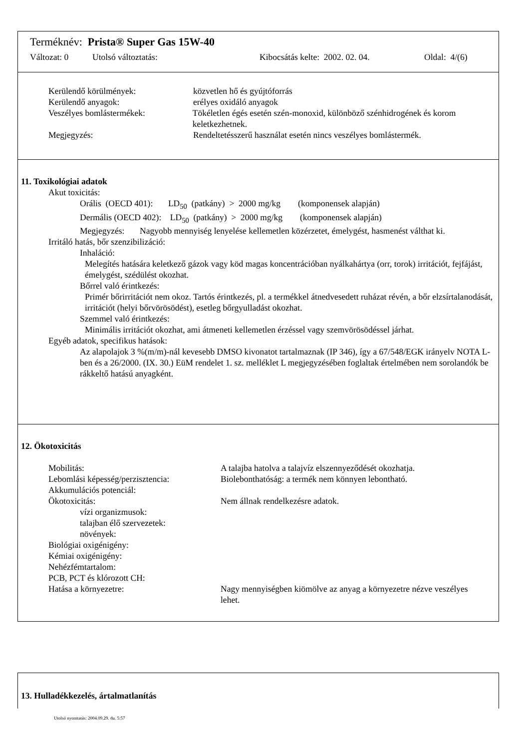Terméknév: Prista® Super Gas 15W-40
Változat: 0 Utolsó változtatás: Kibocsátás kelte: 2002. 02. 04. Oldal: 4/(6)
Kerülendő körülmények: közvetlen hő és gyújtóforrás
Kerülendő anyagok: erélyes oxidáló anyagok
Veszélyes bomlástermékek: Tökéletlen égés esetén szén-monoxid, különböző szénhidrogének és korom keletkezhetnek.
Megjegyzés: Rendeltetésszerű használat esetén nincs veszélyes bomlástermék.
11. Toxikológiai adatok
Akut toxicitás:
Orális (OECD 401): LD<sub>50</sub> (patkány) > 2000 mg/kg (komponensek alapján)
Dermális (OECD 402): LD<sub>50</sub> (patkány) > 2000 mg/kg (komponensek alapján)
Megjegyzés: Nagyobb mennyiség lenyelése kellemetlen közérzetet, émelygést, hasmenést válthat ki.
Irritáló hatás, bőr szenzibilizáció:
Inhaláció:
Melegítés hatására keletkező gázok vagy köd magas koncentrációban nyálkahártya (orr, torok) irritációt, fejfájást, émelygést, szédülést okozhat.
Bőrrel való érintkezés:
Primér bőrirritációt nem okoz. Tartós érintkezés, pl. a termékkel átnedvesedett ruházat révén, a bőr elzsírtalanodását, irritációt (helyi bőrvörösödést), esetleg bőrgyulladást okozhat.
Szemmel való érintkezés:
Minimális irritációt okozhat, ami átmeneti kellemetlen érzéssel vagy szemvörösödéssel járhat.
Egyéb adatok, specifikus hatások:
Az alapolajok 3 %(m/m)-nál kevesebb DMSO kivonatot tartalmaznak (IP 346), így a 67/548/EGK irányelv NOTA L-ben és a 26/2000. (IX. 30.) EüM rendelet 1. sz. melléklet L megjegyzésében foglaltak értelmében nem sorolandók be rákkeltő hatású anyagként.
12. Ökotoxicitás
Mobilitás: A talajba hatolva a talajvíz elszennyeződését okozhatja.
Lebomlási képesség/perzisztencia: Biolebonthatóság: a termék nem könnyen lebontható.
Akkumulációs potenciál:
Ökotoxicitás: Nem állnak rendelkezésre adatok.
vízi organizmusok:
talajban élő szervezetek:
növények:
Biológiai oxigénigény:
Kémiai oxigénigény:
Nehézfémtartalom:
PCB, PCT és klórozott CH:
Hatása a környezetre: Nagy mennyiségben kiömölve az anyag a környezetre nézve veszélyes lehet.
13. Hulladékkezelés, ártalmatlanítás
Utolsó nyomtatás: 2004.09.29. du. 5:57